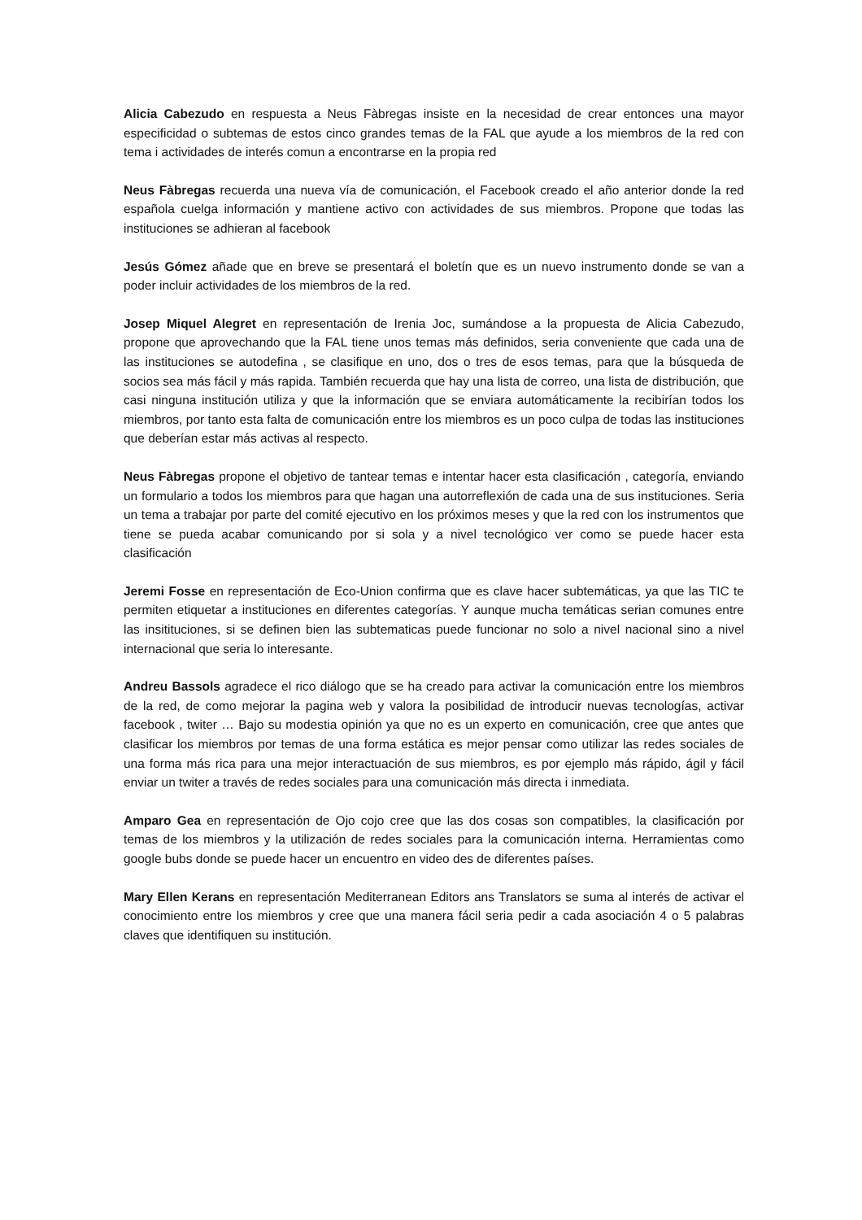Alicia Cabezudo en respuesta a Neus Fàbregas insiste en la necesidad de crear entonces una mayor especificidad o subtemas de estos cinco grandes temas de la FAL que ayude a los miembros de la red con tema i actividades de interés comun a encontrarse en la propia red
Neus Fàbregas recuerda una nueva vía de comunicación, el Facebook creado el año anterior donde la red española cuelga información y mantiene activo con actividades de sus miembros. Propone que todas las instituciones se adhieran al facebook
Jesús Gómez añade que en breve se presentará el boletín que es un nuevo instrumento donde se van a poder incluir actividades de los miembros de la red.
Josep Miquel Alegret en representación de Irenia Joc, sumándose a la propuesta de Alicia Cabezudo, propone que aprovechando que la FAL tiene unos temas más definidos, seria conveniente que cada una de las instituciones se autodefina , se clasifique en uno, dos o tres de esos temas, para que la búsqueda de socios sea más fácil y más rapida. También recuerda que hay una lista de correo, una lista de distribución, que casi ninguna institución utiliza y que la información que se enviara automáticamente la recibirían todos los miembros, por tanto esta falta de comunicación entre los miembros es un poco culpa de todas las instituciones que deberían estar más activas al respecto.
Neus Fàbregas propone el objetivo de tantear temas e intentar hacer esta clasificación , categoría, enviando un formulario a todos los miembros para que hagan una autorreflexión de cada una de sus instituciones. Seria un tema a trabajar por parte del comité ejecutivo en los próximos meses y que la red con los instrumentos que tiene se pueda acabar comunicando por si sola y a nivel tecnológico ver como se puede hacer esta clasificación
Jeremi Fosse en representación de Eco-Union confirma que es clave hacer subtemáticas, ya que las TIC te permiten etiquetar a instituciones en diferentes categorías. Y aunque mucha temáticas serian comunes entre las insitituciones, si se definen bien las subtematicas puede funcionar no solo a nivel nacional sino a nivel internacional que seria lo interesante.
Andreu Bassols agradece el rico diálogo que se ha creado para activar la comunicación entre los miembros de la red, de como mejorar la pagina web y valora la posibilidad de introducir nuevas tecnologías, activar facebook , twiter … Bajo su modestia opinión ya que no es un experto en comunicación, cree que antes que clasificar los miembros por temas de una forma estática es mejor pensar como utilizar las redes sociales de una forma más rica para una mejor interactuación de sus miembros, es por ejemplo más rápido, ágil y fácil enviar un twiter a través de redes sociales para una comunicación más directa i inmediata.
Amparo Gea en representación de Ojo cojo cree que las dos cosas son compatibles, la clasificación por temas de los miembros y la utilización de redes sociales para la comunicación interna. Herramientas como google bubs donde se puede hacer un encuentro en video des de diferentes países.
Mary Ellen Kerans en representación Mediterranean Editors ans Translators se suma al interés de activar el conocimiento entre los miembros y cree que una manera fácil seria pedir a cada asociación 4 o 5 palabras claves que identifiquen su institución.